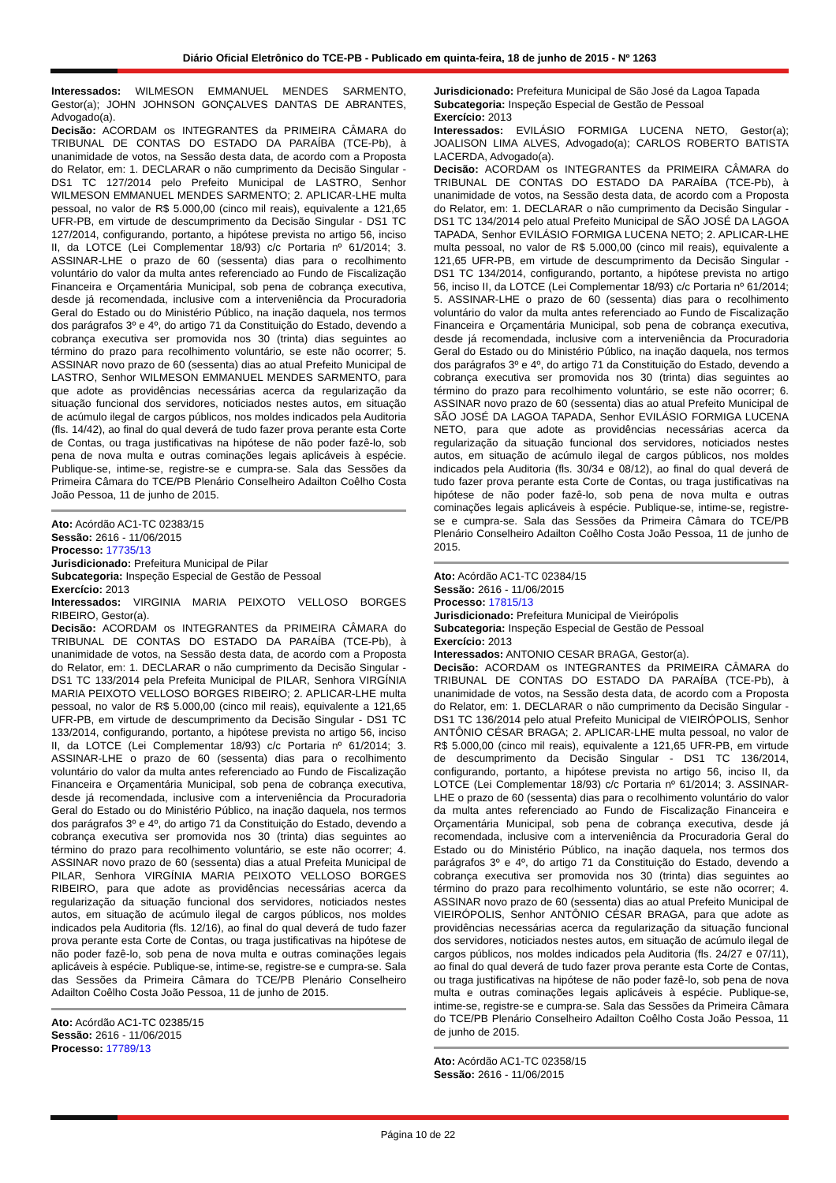Diário Oficial Eletrônico do TCE-PB - Publicado em quinta-feira, 18 de junho de 2015 - Nº 1263
Interessados: WILMESON EMMANUEL MENDES SARMENTO, Gestor(a); JOHN JOHNSON GONÇALVES DANTAS DE ABRANTES, Advogado(a).
Decisão: ACORDAM os INTEGRANTES da PRIMEIRA CÂMARA do TRIBUNAL DE CONTAS DO ESTADO DA PARAÍBA (TCE-Pb), à unanimidade de votos, na Sessão desta data, de acordo com a Proposta do Relator, em: 1. DECLARAR o não cumprimento da Decisão Singular - DS1 TC 127/2014 pelo Prefeito Municipal de LASTRO, Senhor WILMESON EMMANUEL MENDES SARMENTO; 2. APLICAR-LHE multa pessoal, no valor de R$ 5.000,00 (cinco mil reais), equivalente a 121,65 UFR-PB, em virtude de descumprimento da Decisão Singular - DS1 TC 127/2014, configurando, portanto, a hipótese prevista no artigo 56, inciso II, da LOTCE (Lei Complementar 18/93) c/c Portaria nº 61/2014; 3. ASSINAR-LHE o prazo de 60 (sessenta) dias para o recolhimento voluntário do valor da multa antes referenciado ao Fundo de Fiscalização Financeira e Orçamentária Municipal, sob pena de cobrança executiva, desde já recomendada, inclusive com a interveniência da Procuradoria Geral do Estado ou do Ministério Público, na inação daquela, nos termos dos parágrafos 3º e 4º, do artigo 71 da Constituição do Estado, devendo a cobrança executiva ser promovida nos 30 (trinta) dias seguintes ao término do prazo para recolhimento voluntário, se este não ocorrer; 5. ASSINAR novo prazo de 60 (sessenta) dias ao atual Prefeito Municipal de LASTRO, Senhor WILMESON EMMANUEL MENDES SARMENTO, para que adote as providências necessárias acerca da regularização da situação funcional dos servidores, noticiados nestes autos, em situação de acúmulo ilegal de cargos públicos, nos moldes indicados pela Auditoria (fls. 14/42), ao final do qual deverá de tudo fazer prova perante esta Corte de Contas, ou traga justificativas na hipótese de não poder fazê-lo, sob pena de nova multa e outras cominações legais aplicáveis à espécie. Publique-se, intime-se, registre-se e cumpra-se. Sala das Sessões da Primeira Câmara do TCE/PB Plenário Conselheiro Adailton Coêlho Costa João Pessoa, 11 de junho de 2015.
Ato: Acórdão AC1-TC 02383/15
Sessão: 2616 - 11/06/2015
Processo: 17735/13
Jurisdicionado: Prefeitura Municipal de Pilar
Subcategoria: Inspeção Especial de Gestão de Pessoal
Exercício: 2013
Interessados: VIRGINIA MARIA PEIXOTO VELLOSO BORGES RIBEIRO, Gestor(a).
Decisão: ACORDAM os INTEGRANTES da PRIMEIRA CÂMARA do TRIBUNAL DE CONTAS DO ESTADO DA PARAÍBA (TCE-Pb), à unanimidade de votos, na Sessão desta data, de acordo com a Proposta do Relator, em: 1. DECLARAR o não cumprimento da Decisão Singular - DS1 TC 133/2014 pela Prefeita Municipal de PILAR, Senhora VIRGÍNIA MARIA PEIXOTO VELLOSO BORGES RIBEIRO; 2. APLICAR-LHE multa pessoal, no valor de R$ 5.000,00 (cinco mil reais), equivalente a 121,65 UFR-PB, em virtude de descumprimento da Decisão Singular - DS1 TC 133/2014, configurando, portanto, a hipótese prevista no artigo 56, inciso II, da LOTCE (Lei Complementar 18/93) c/c Portaria nº 61/2014; 3. ASSINAR-LHE o prazo de 60 (sessenta) dias para o recolhimento voluntário do valor da multa antes referenciado ao Fundo de Fiscalização Financeira e Orçamentária Municipal, sob pena de cobrança executiva, desde já recomendada, inclusive com a interveniência da Procuradoria Geral do Estado ou do Ministério Público, na inação daquela, nos termos dos parágrafos 3º e 4º, do artigo 71 da Constituição do Estado, devendo a cobrança executiva ser promovida nos 30 (trinta) dias seguintes ao término do prazo para recolhimento voluntário, se este não ocorrer; 4. ASSINAR novo prazo de 60 (sessenta) dias a atual Prefeita Municipal de PILAR, Senhora VIRGÍNIA MARIA PEIXOTO VELLOSO BORGES RIBEIRO, para que adote as providências necessárias acerca da regularização da situação funcional dos servidores, noticiados nestes autos, em situação de acúmulo ilegal de cargos públicos, nos moldes indicados pela Auditoria (fls. 12/16), ao final do qual deverá de tudo fazer prova perante esta Corte de Contas, ou traga justificativas na hipótese de não poder fazê-lo, sob pena de nova multa e outras cominações legais aplicáveis à espécie. Publique-se, intime-se, registre-se e cumpra-se. Sala das Sessões da Primeira Câmara do TCE/PB Plenário Conselheiro Adailton Coêlho Costa João Pessoa, 11 de junho de 2015.
Ato: Acórdão AC1-TC 02385/15
Sessão: 2616 - 11/06/2015
Processo: 17789/13
Jurisdicionado: Prefeitura Municipal de São José da Lagoa Tapada
Subcategoria: Inspeção Especial de Gestão de Pessoal
Exercício: 2013
Interessados: EVILÁSIO FORMIGA LUCENA NETO, Gestor(a); JOALISON LIMA ALVES, Advogado(a); CARLOS ROBERTO BATISTA LACERDA, Advogado(a).
Decisão: ACORDAM os INTEGRANTES da PRIMEIRA CÂMARA do TRIBUNAL DE CONTAS DO ESTADO DA PARAÍBA (TCE-Pb), à unanimidade de votos, na Sessão desta data, de acordo com a Proposta do Relator, em: 1. DECLARAR o não cumprimento da Decisão Singular - DS1 TC 134/2014 pelo atual Prefeito Municipal de SÃO JOSÉ DA LAGOA TAPADA, Senhor EVILÁSIO FORMIGA LUCENA NETO; 2. APLICAR-LHE multa pessoal, no valor de R$ 5.000,00 (cinco mil reais), equivalente a 121,65 UFR-PB, em virtude de descumprimento da Decisão Singular - DS1 TC 134/2014, configurando, portanto, a hipótese prevista no artigo 56, inciso II, da LOTCE (Lei Complementar 18/93) c/c Portaria nº 61/2014; 5. ASSINAR-LHE o prazo de 60 (sessenta) dias para o recolhimento voluntário do valor da multa antes referenciado ao Fundo de Fiscalização Financeira e Orçamentária Municipal, sob pena de cobrança executiva, desde já recomendada, inclusive com a interveniência da Procuradoria Geral do Estado ou do Ministério Público, na inação daquela, nos termos dos parágrafos 3º e 4º, do artigo 71 da Constituição do Estado, devendo a cobrança executiva ser promovida nos 30 (trinta) dias seguintes ao término do prazo para recolhimento voluntário, se este não ocorrer; 6. ASSINAR novo prazo de 60 (sessenta) dias ao atual Prefeito Municipal de SÃO JOSÉ DA LAGOA TAPADA, Senhor EVILÁSIO FORMIGA LUCENA NETO, para que adote as providências necessárias acerca da regularização da situação funcional dos servidores, noticiados nestes autos, em situação de acúmulo ilegal de cargos públicos, nos moldes indicados pela Auditoria (fls. 30/34 e 08/12), ao final do qual deverá de tudo fazer prova perante esta Corte de Contas, ou traga justificativas na hipótese de não poder fazê-lo, sob pena de nova multa e outras cominações legais aplicáveis à espécie. Publique-se, intime-se, registre-se e cumpra-se. Sala das Sessões da Primeira Câmara do TCE/PB Plenário Conselheiro Adailton Coêlho Costa João Pessoa, 11 de junho de 2015.
Ato: Acórdão AC1-TC 02384/15
Sessão: 2616 - 11/06/2015
Processo: 17815/13
Jurisdicionado: Prefeitura Municipal de Vieirópolis
Subcategoria: Inspeção Especial de Gestão de Pessoal
Exercício: 2013
Interessados: ANTONIO CESAR BRAGA, Gestor(a).
Decisão: ACORDAM os INTEGRANTES da PRIMEIRA CÂMARA do TRIBUNAL DE CONTAS DO ESTADO DA PARAÍBA (TCE-Pb), à unanimidade de votos, na Sessão desta data, de acordo com a Proposta do Relator, em: 1. DECLARAR o não cumprimento da Decisão Singular - DS1 TC 136/2014 pelo atual Prefeito Municipal de VIEIRÓPOLIS, Senhor ANTÔNIO CÉSAR BRAGA; 2. APLICAR-LHE multa pessoal, no valor de R$ 5.000,00 (cinco mil reais), equivalente a 121,65 UFR-PB, em virtude de descumprimento da Decisão Singular - DS1 TC 136/2014, configurando, portanto, a hipótese prevista no artigo 56, inciso II, da LOTCE (Lei Complementar 18/93) c/c Portaria nº 61/2014; 3. ASSINAR-LHE o prazo de 60 (sessenta) dias para o recolhimento voluntário do valor da multa antes referenciado ao Fundo de Fiscalização Financeira e Orçamentária Municipal, sob pena de cobrança executiva, desde já recomendada, inclusive com a interveniência da Procuradoria Geral do Estado ou do Ministério Público, na inação daquela, nos termos dos parágrafos 3º e 4º, do artigo 71 da Constituição do Estado, devendo a cobrança executiva ser promovida nos 30 (trinta) dias seguintes ao término do prazo para recolhimento voluntário, se este não ocorrer; 4. ASSINAR novo prazo de 60 (sessenta) dias ao atual Prefeito Municipal de VIEIRÓPOLIS, Senhor ANTÔNIO CÉSAR BRAGA, para que adote as providências necessárias acerca da regularização da situação funcional dos servidores, noticiados nestes autos, em situação de acúmulo ilegal de cargos públicos, nos moldes indicados pela Auditoria (fls. 24/27 e 07/11), ao final do qual deverá de tudo fazer prova perante esta Corte de Contas, ou traga justificativas na hipótese de não poder fazê-lo, sob pena de nova multa e outras cominações legais aplicáveis à espécie. Publique-se, intime-se, registre-se e cumpra-se. Sala das Sessões da Primeira Câmara do TCE/PB Plenário Conselheiro Adailton Coêlho Costa João Pessoa, 11 de junho de 2015.
Ato: Acórdão AC1-TC 02358/15
Sessão: 2616 - 11/06/2015
Página 10 de 22